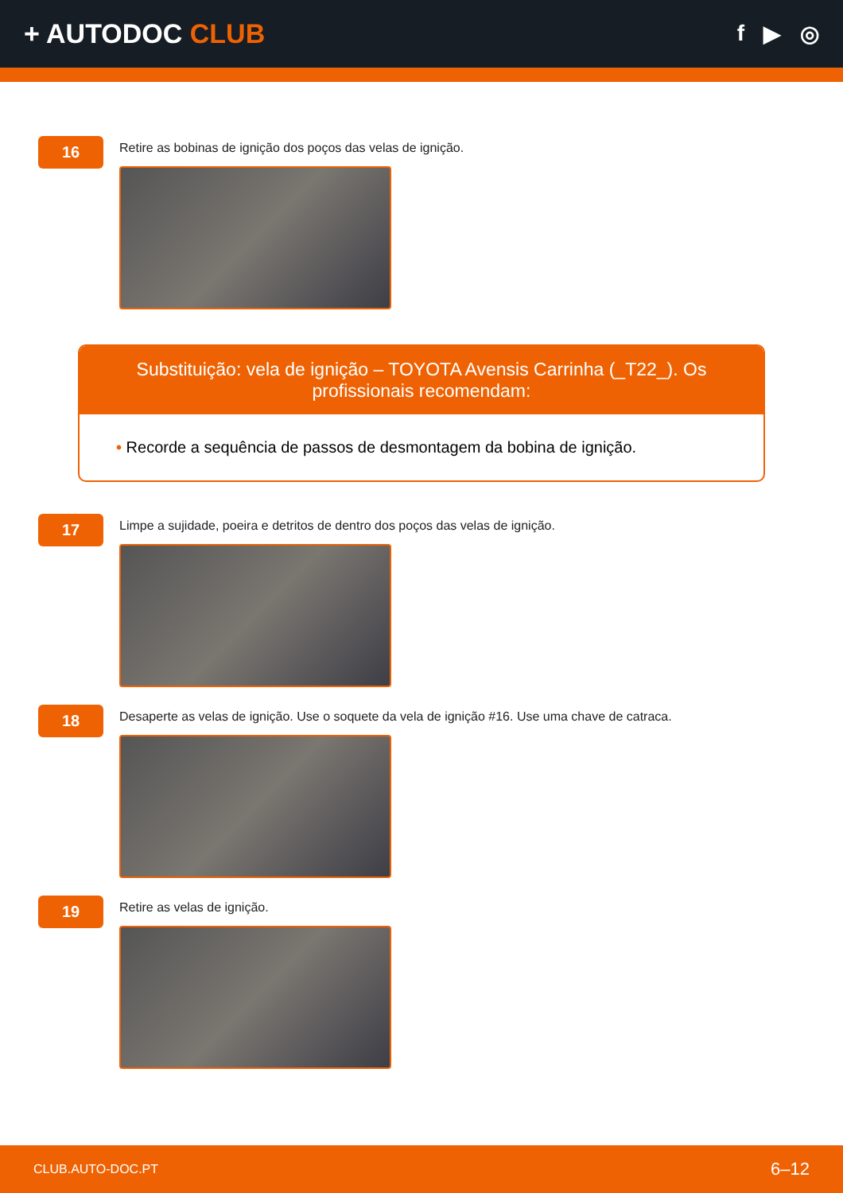+ AUTODOC CLUB
f ▶ ◎
16
Retire as bobinas de ignição dos poços das velas de ignição.
Substituição: vela de ignição – TOYOTA Avensis Carrinha (_T22_). Os profissionais recomendam:
• Recorde a sequência de passos de desmontagem da bobina de ignição.
17
Limpe a sujidade, poeira e detritos de dentro dos poços das velas de ignição.
18
Desaperte as velas de ignição. Use o soquete da vela de ignição #16. Use uma chave de catraca.
19
Retire as velas de ignição.
CLUB.AUTO-DOC.PT 6–12